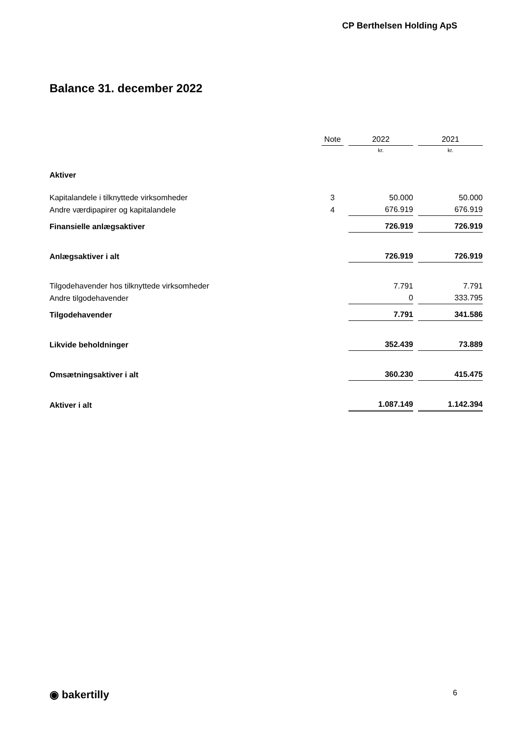CP Berthelsen Holding ApS
Balance 31. december 2022
| | Note | 2022 | 2021 |
| | | kr. | kr. |
| Aktiver | | | |
| Kapitalandele i tilknyttede virksomheder | 3 | 50.000 | 50.000 |
| Andre værdipapirer og kapitalandele | 4 | 676.919 | 676.919 |
| Finansielle anlægsaktiver | | 726.919 | 726.919 |
| Anlægsaktiver i alt | | 726.919 | 726.919 |
| Tilgodehavender hos tilknyttede virksomheder | | 7.791 | 7.791 |
| Andre tilgodehavender | | 0 | 333.795 |
| Tilgodehavender | | 7.791 | 341.586 |
| Likvide beholdninger | | 352.439 | 73.889 |
| Omsætningsaktiver i alt | | 360.230 | 415.475 |
| Aktiver i alt | | 1.087.149 | 1.142.394 |
◉ bakertilly 6